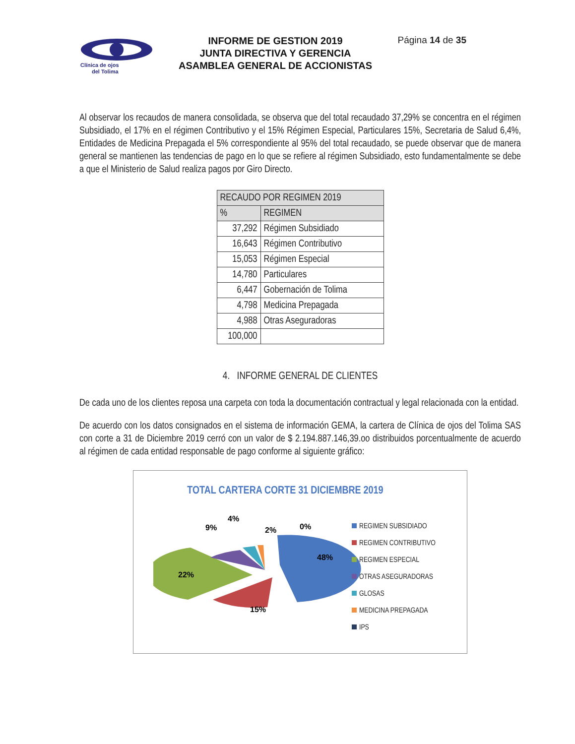Clínica de ojos
del Tolima
INFORME DE GESTION 2019
JUNTA DIRECTIVA Y GERENCIA
ASAMBLEA GENERAL DE ACCIONISTAS
Página 14 de 35
Al observar los recaudos de manera consolidada, se observa que del total recaudado 37,29% se concentra en el régimen Subsidiado, el 17% en el régimen Contributivo y el 15% Régimen Especial, Particulares 15%, Secretaria de Salud 6,4%, Entidades de Medicina Prepagada el 5% correspondiente al 95% del total recaudado, se puede observar que de manera general se mantienen las tendencias de pago en lo que se refiere al régimen Subsidiado, esto fundamentalmente se debe a que el Ministerio de Salud realiza pagos por Giro Directo.
| RECAUDO POR REGIMEN 2019 | |
| --- | --- |
| % | REGIMEN |
| 37,292 | Régimen Subsidiado |
| 16,643 | Régimen Contributivo |
| 15,053 | Régimen Especial |
| 14,780 | Particulares |
| 6,447 | Gobernación de Tolima |
| 4,798 | Medicina Prepagada |
| 4,988 | Otras Aseguradoras |
| 100,000 | |
4. INFORME GENERAL DE CLIENTES
De cada uno de los clientes reposa una carpeta con toda la documentación contractual y legal relacionada con la entidad.
De acuerdo con los datos consignados en el sistema de información GEMA, la cartera de Clínica de ojos del Tolima SAS con corte a 31 de Diciembre 2019 cerró con un valor de $ 2.194.887.146,39.oo distribuidos porcentualmente de acuerdo al régimen de cada entidad responsable de pago conforme al siguiente gráfico:
TOTAL CARTERA CORTE 31 DICIEMBRE 2019
48%
15%
22%
9%
4%
2%
0%
REGIMEN SUBSIDIADO
REGIMEN CONTRIBUTIVO
REGIMEN ESPECIAL
OTRAS ASEGURADORAS
GLOSAS
MEDICINA PREPAGADA
IPS